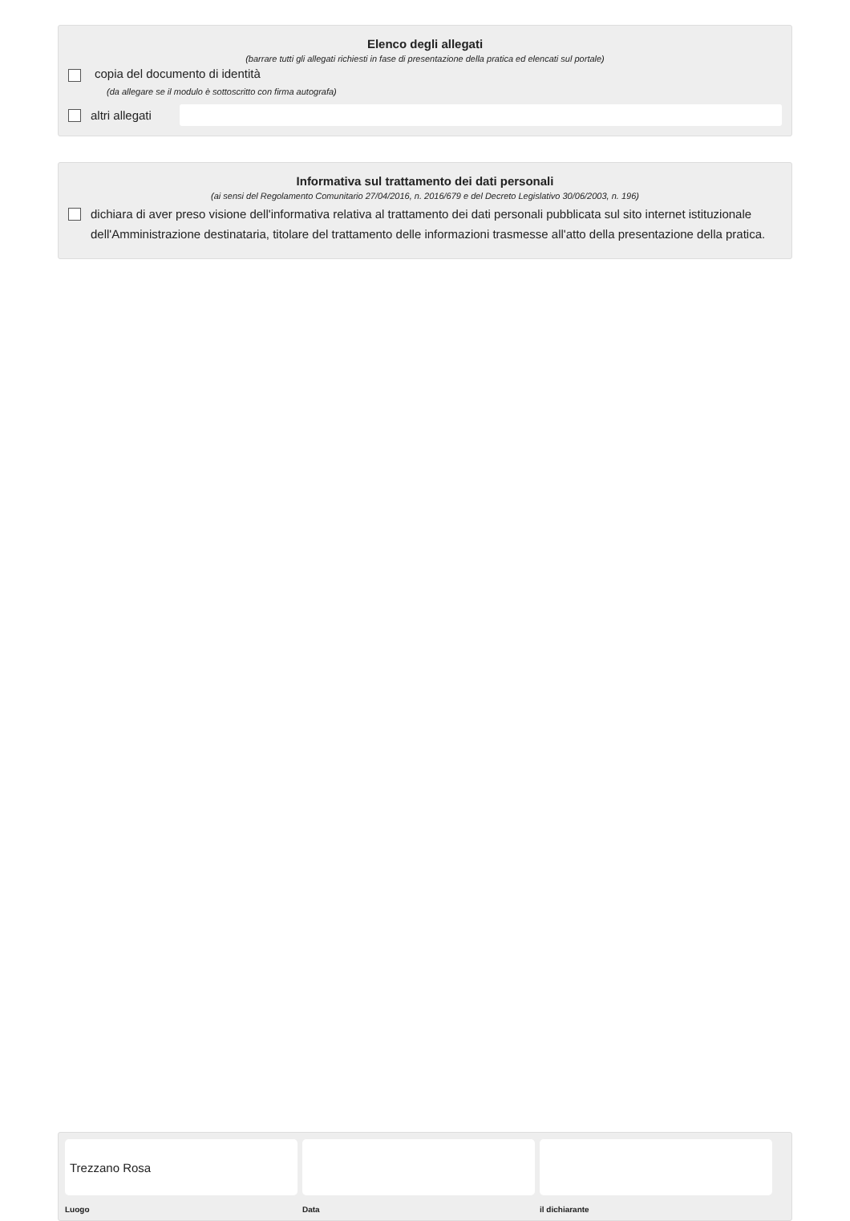Elenco degli allegati
(barrare tutti gli allegati richiesti in fase di presentazione della pratica ed elencati sul portale)
copia del documento di identità
(da allegare se il modulo è sottoscritto con firma autografa)
altri allegati
Informativa sul trattamento dei dati personali
(ai sensi del Regolamento Comunitario 27/04/2016, n. 2016/679 e del Decreto Legislativo 30/06/2003, n. 196)
dichiara di aver preso visione dell'informativa relativa al trattamento dei dati personali pubblicata sul sito internet istituzionale dell'Amministrazione destinataria, titolare del trattamento delle informazioni trasmesse all'atto della presentazione della pratica.
Trezzano Rosa
Luogo
Data il dichiarante